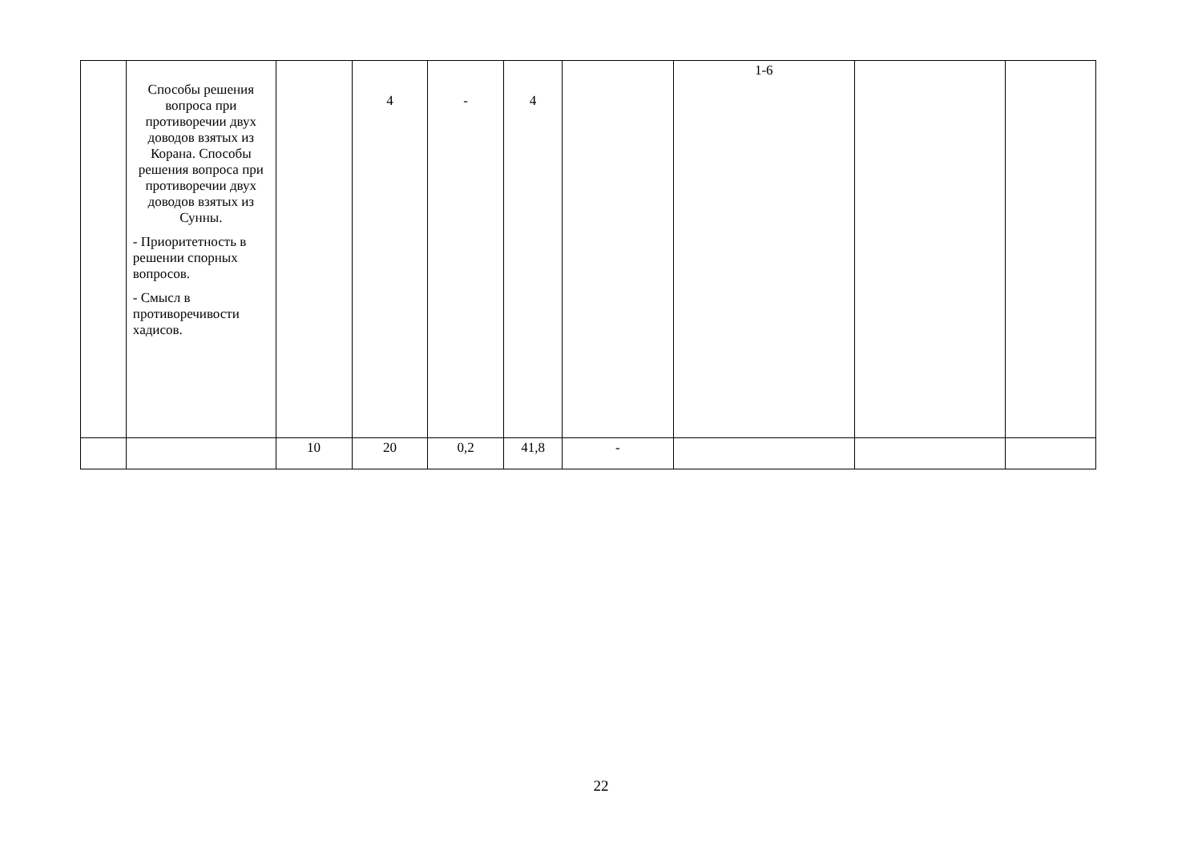| | Способы решения вопроса при противоречии двух доводов взятых из Корана. Способы решения вопроса при противоречии двух доводов взятых из Сунны. - Приоритетность в решении спорных вопросов. - Смысл в противоречивости хадисов. | | 4 | - | 4 | | 1-6 | | |
| | | 10 | 20 | 0,2 | 41,8 | - | | | |
22